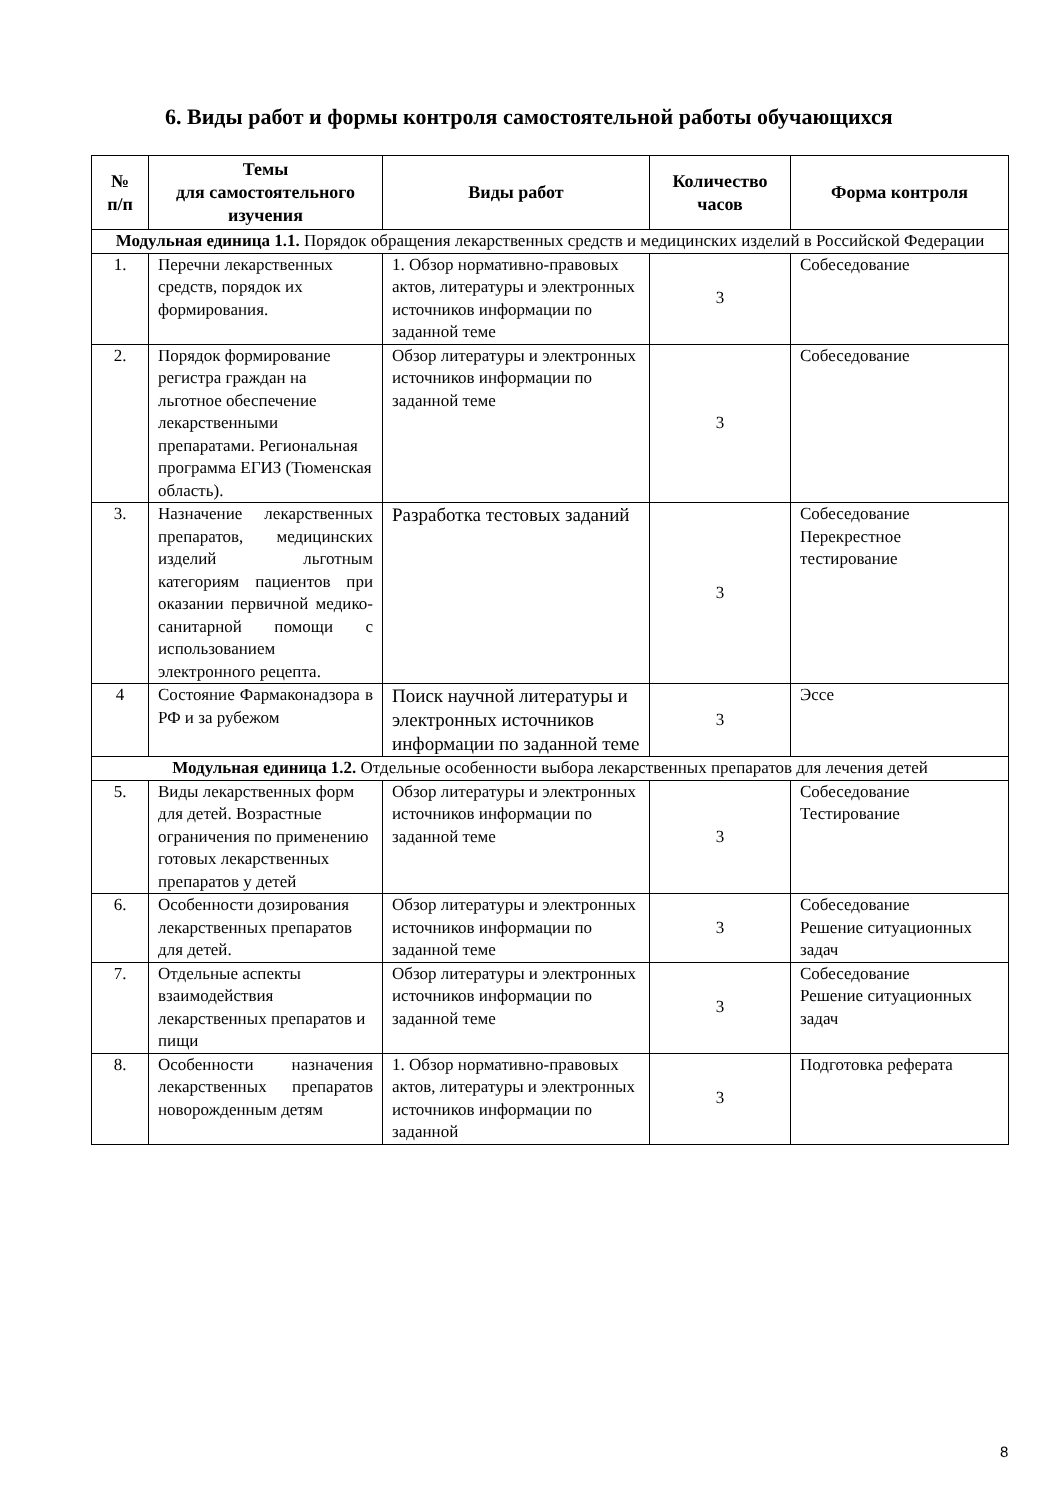6. Виды работ и формы контроля самостоятельной работы обучающихся
| № п/п | Темы для самостоятельного изучения | Виды работ | Количество часов | Форма контроля |
| --- | --- | --- | --- | --- |
| Модульная единица 1.1. Порядок обращения лекарственных средств и медицинских изделий в Российской Федерации | | | | |
| 1. | Перечни лекарственных средств, порядок их формирования. | 1. Обзор нормативно-правовых актов, литературы и электронных источников информации по заданной теме | 3 | Собеседование |
| 2. | Порядок формирование регистра граждан на льготное обеспечение лекарственными препаратами. Региональная программа ЕГИЗ (Тюменская область). | Обзор литературы и электронных источников информации по заданной теме | 3 | Собеседование |
| 3. | Назначение лекарственных препаратов, медицинских изделий льготным категориям пациентов при оказании первичной медико-санитарной помощи с использованием электронного рецепта. | Разработка тестовых заданий | 3 | Собеседование Перекрестное тестирование |
| 4 | Состояние Фармаконадзора в РФ и за рубежом | Поиск научной литературы и электронных источников информации по заданной теме | 3 | Эссе |
| Модульная единица 1.2. Отдельные особенности выбора лекарственных препаратов для лечения детей | | | | |
| 5. | Виды лекарственных форм для детей. Возрастные ограничения по применению готовых лекарственных препаратов у детей | Обзор литературы и электронных источников информации по заданной теме | 3 | Собеседование Тестирование |
| 6. | Особенности дозирования лекарственных препаратов для детей. | Обзор литературы и электронных источников информации по заданной теме | 3 | Собеседование Решение ситуационных задач |
| 7. | Отдельные аспекты взаимодействия лекарственных препаратов и пищи | Обзор литературы и электронных источников информации по заданной теме | 3 | Собеседование Решение ситуационных задач |
| 8. | Особенности назначения лекарственных препаратов новорожденным детям | 1. Обзор нормативно-правовых актов, литературы и электронных источников информации по заданной | 3 | Подготовка реферата |
8